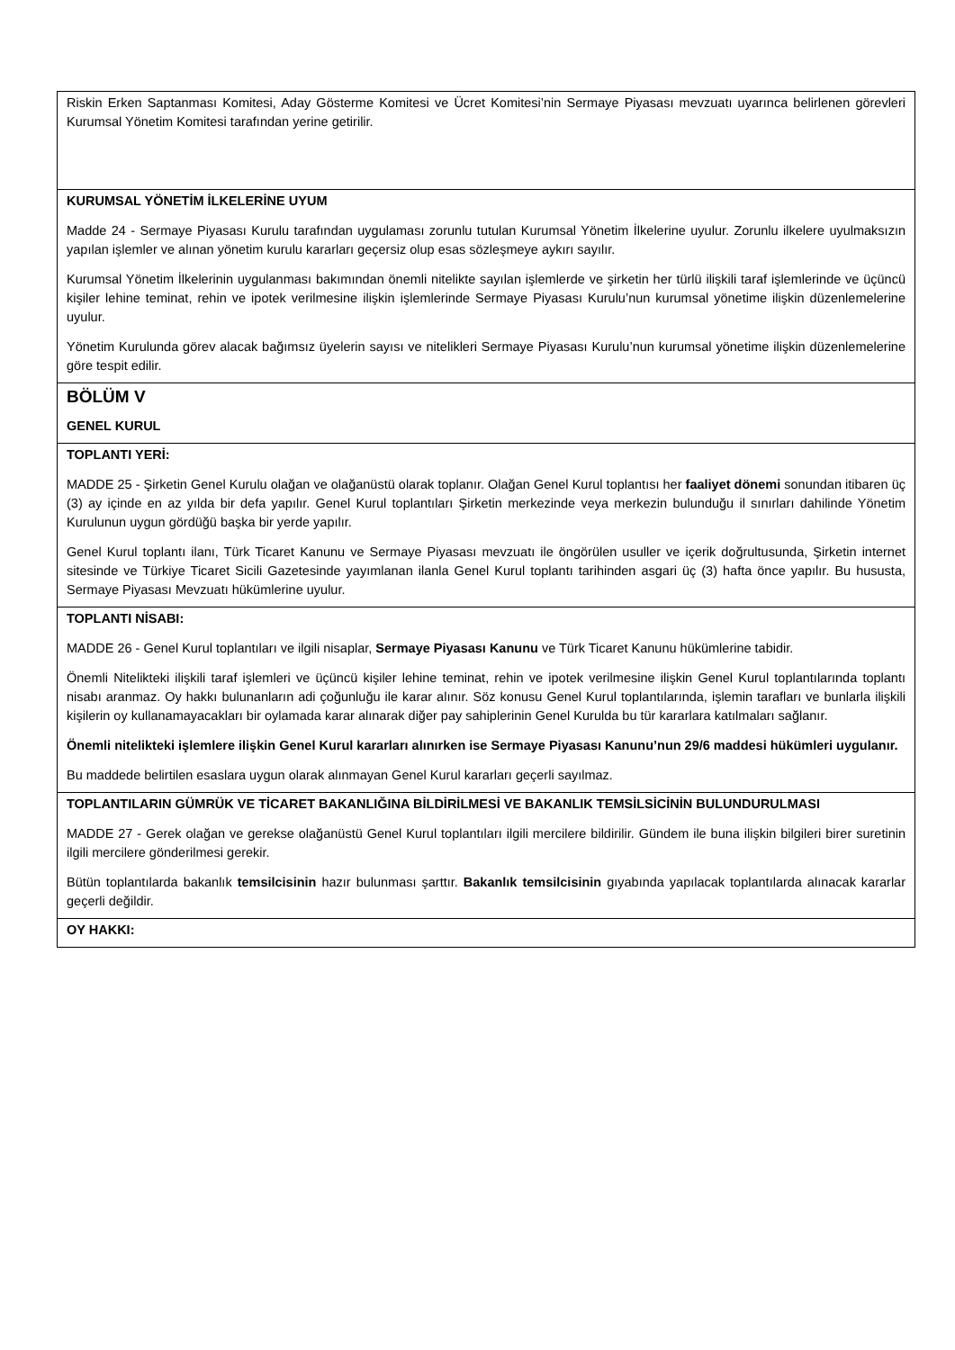| Riskin Erken Saptanması Komitesi, Aday Gösterme Komitesi ve Ücret Komitesi’nin Sermaye Piyasası mevzuatı uyarınca belirlenen görevleri Kurumsal Yönetim Komitesi tarafından yerine getirilir. |
| KURUMSAL YÖNETİM İLKELERİNE UYUM Madde 24 - Sermaye Piyasası Kurulu tarafından uygulaması zorunlu tutulan Kurumsal Yönetim İlkelerine uyulur. Zorunlu ilkelere uyulmaksızın yapılan işlemler ve alınan yönetim kurulu kararları geçersiz olup esas sözleşmeye aykırı sayılır. Kurumsal Yönetim İlkelerinin uygulanması bakımından önemli nitelikte sayılan işlemlerde ve şirketin her türlü ilişkili taraf işlemlerinde ve üçüncü kişiler lehine teminat, rehin ve ipotek verilmesine ilişkin işlemlerinde Sermaye Piyasası Kurulu’nun kurumsal yönetime ilişkin düzenlemelerine uyulur. Yönetim Kurulunda görev alacak bağımsız üyelerin sayısı ve nitelikleri Sermaye Piyasası Kurulu’nun kurumsal yönetime ilişkin düzenlemelerine göre tespit edilir. |
| BÖLÜM V GENEL KURUL |
| TOPLANTI YERİ: MADDE 25 - Şirketin Genel Kurulu olağan ve olağanüstü olarak toplanır. Olağan Genel Kurul toplantısı her faaliyet dönemi sonundan itibaren üç (3) ay içinde en az yılda bir defa yapılır. Genel Kurul toplantıları Şirketin merkezinde veya merkezin bulunduğu il sınırları dahilinde Yönetim Kurulunun uygun gördüğü başka bir yerde yapılır. Genel Kurul toplantı ilanı, Türk Ticaret Kanunu ve Sermaye Piyasası mevzuatı ile öngörülen usuller ve içerik doğrultusunda, Şirketin internet sitesinde ve Türkiye Ticaret Sicili Gazetesinde yayımlanan ilanla Genel Kurul toplantı tarihinden asgari üç (3) hafta önce yapılır. Bu hususta, Sermaye Piyasası Mevzuatı hükümlerine uyulur. |
| TOPLANTI NİSABI: MADDE 26 - Genel Kurul toplantıları ve ilgili nisaplar, Sermaye Piyasası Kanunu ve Türk Ticaret Kanunu hükümlerine tabidir. Önemli Nitelikteki ilişkili taraf işlemleri ve üçüncü kişiler lehine teminat, rehin ve ipotek verilmesine ilişkin Genel Kurul toplantılarında toplantı nisabı aranmaz. Oy hakkı bulunanların adi çoğunluğu ile karar alınır. Söz konusu Genel Kurul toplantılarında, işlemin tarafları ve bunlarla ilişkili kişilerin oy kullanamayacakları bir oylamada karar alınarak diğer pay sahiplerinin Genel Kurulda bu tür kararlara katılmaları sağlanır. Önemli nitelikteki işlemlere ilişkin Genel Kurul kararları alınırken ise Sermaye Piyasası Kanunu’nun 29/6 maddesi hükümleri uygulanır. Bu maddede belirtilen esaslara uygun olarak alınmayan Genel Kurul kararları geçerli sayılmaz. |
| TOPLANTILARIN GÜMRÜK VE TİCARET BAKANLIĞINA BİLDİRİLMESİ VE BAKANLIK TEMSİLSİCİNİN BULUNDURULMASI MADDE 27 - Gerek olağan ve gerekse olağanüstü Genel Kurul toplantıları ilgili mercilere bildirilir. Gündem ile buna ilişkin bilgileri birer suretinin ilgili mercilere gönderilmesi gerekir. Bütün toplantılarda bakanlık temsilcisinin hazır bulunması şarttır. Bakanlık temsilcisinin gıyabında yapılacak toplantılarda alınacak kararlar geçerli değildir. |
| OY HAKKI: |